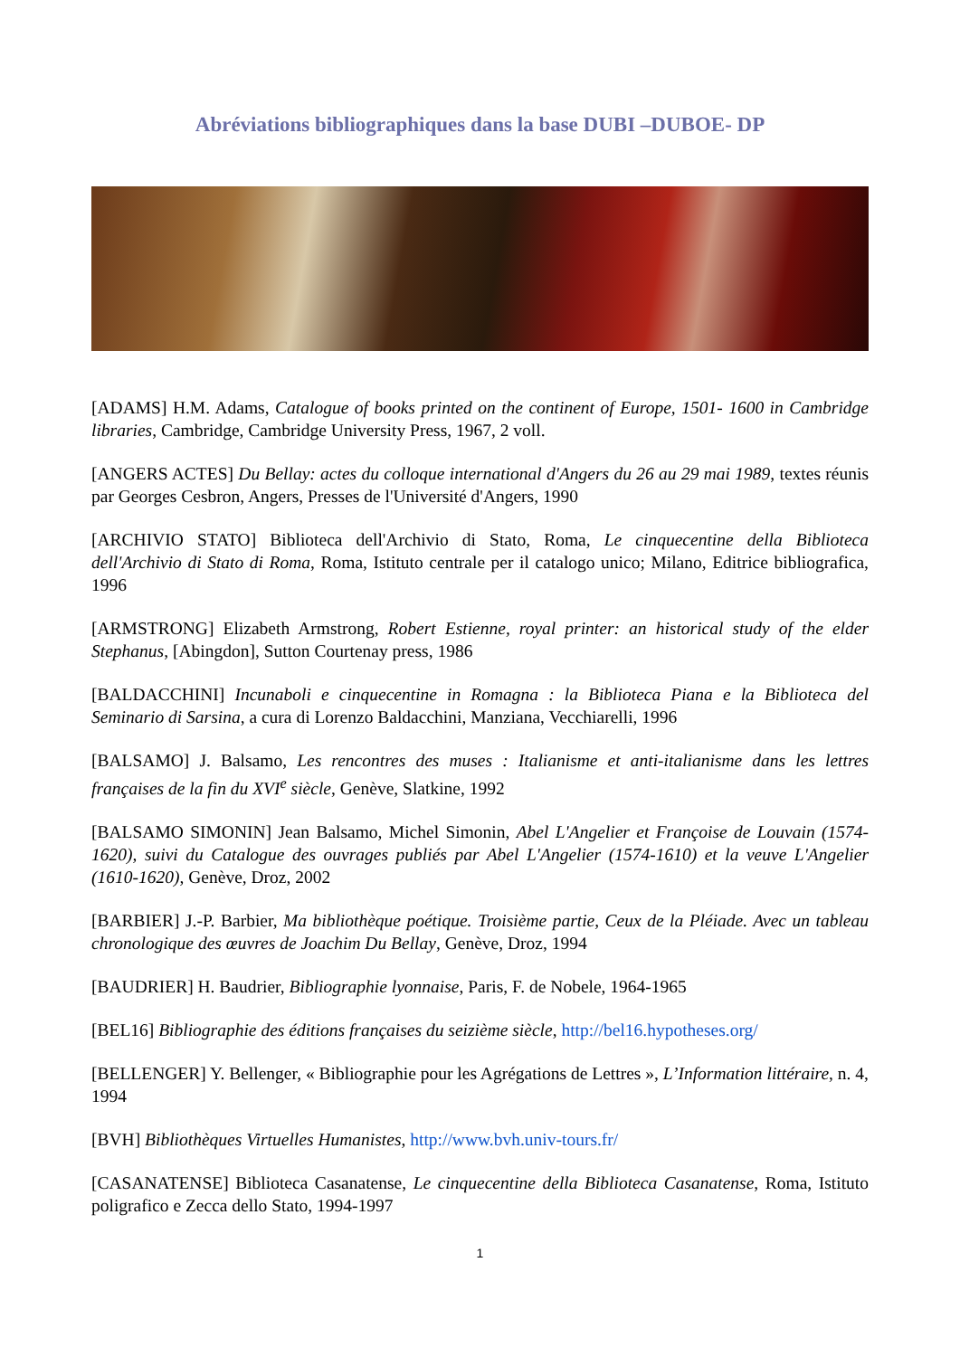Abréviations bibliographiques dans la base DUBI –DUBOE- DP
[ADAMS] H.M. Adams, Catalogue of books printed on the continent of Europe, 1501- 1600 in Cambridge libraries, Cambridge, Cambridge University Press, 1967, 2 voll.
[ANGERS ACTES] Du Bellay: actes du colloque international d'Angers du 26 au 29 mai 1989, textes réunis par Georges Cesbron, Angers, Presses de l'Université d'Angers, 1990
[ARCHIVIO STATO] Biblioteca dell'Archivio di Stato, Roma, Le cinquecentine della Biblioteca dell'Archivio di Stato di Roma, Roma, Istituto centrale per il catalogo unico; Milano, Editrice bibliografica, 1996
[ARMSTRONG] Elizabeth Armstrong, Robert Estienne, royal printer: an historical study of the elder Stephanus, [Abingdon], Sutton Courtenay press, 1986
[BALDACCHINI] Incunaboli e cinquecentine in Romagna : la Biblioteca Piana e la Biblioteca del Seminario di Sarsina, a cura di Lorenzo Baldacchini, Manziana, Vecchiarelli, 1996
[BALSAMO] J. Balsamo, Les rencontres des muses : Italianisme et anti-italianisme dans les lettres françaises de la fin du XVI<sup>e</sup> siècle, Genève, Slatkine, 1992
[BALSAMO SIMONIN] Jean Balsamo, Michel Simonin, Abel L'Angelier et Françoise de Louvain (1574-1620), suivi du Catalogue des ouvrages publiés par Abel L'Angelier (1574-1610) et la veuve L'Angelier (1610-1620), Genève, Droz, 2002
[BARBIER] J.-P. Barbier, Ma bibliothèque poétique. Troisième partie, Ceux de la Pléiade. Avec un tableau chronologique des œuvres de Joachim Du Bellay, Genève, Droz, 1994
[BAUDRIER] H. Baudrier, Bibliographie lyonnaise, Paris, F. de Nobele, 1964-1965
[BEL16] Bibliographie des éditions françaises du seizième siècle, http://bel16.hypotheses.org/
[BELLENGER] Y. Bellenger, « Bibliographie pour les Agrégations de Lettres », L’Information littéraire, n. 4, 1994
[BVH] Bibliothèques Virtuelles Humanistes, http://www.bvh.univ-tours.fr/
[CASANATENSE] Biblioteca Casanatense, Le cinquecentine della Biblioteca Casanatense, Roma, Istituto poligrafico e Zecca dello Stato, 1994-1997
1